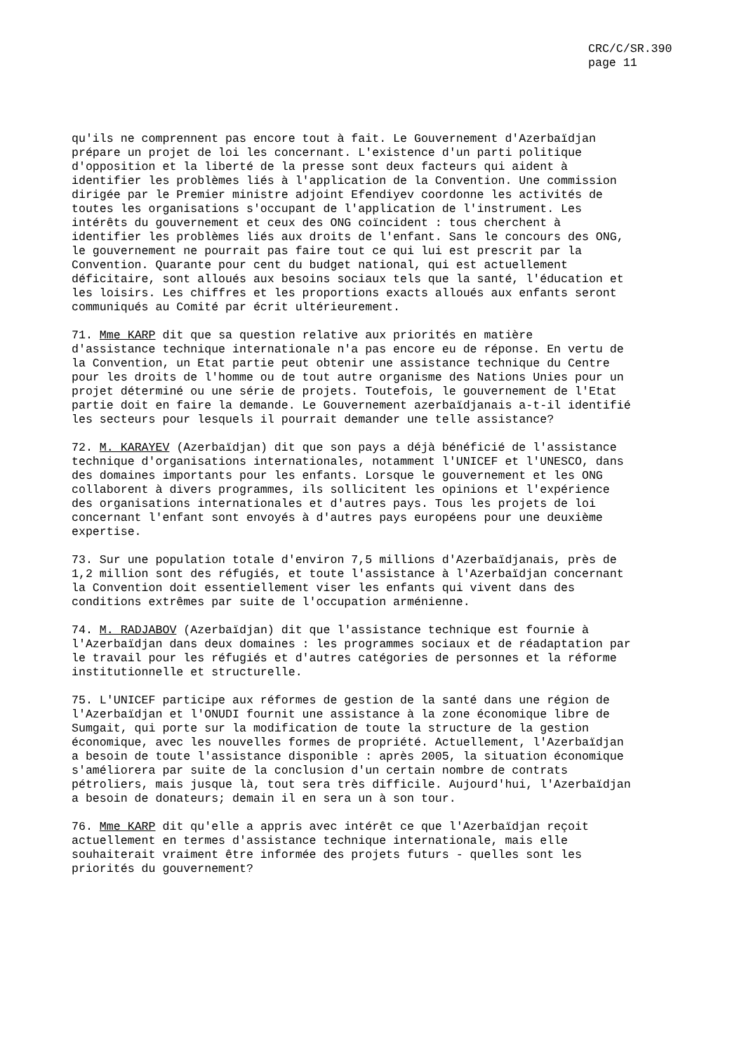CRC/C/SR.390
page 11
qu'ils ne comprennent pas encore tout à fait. Le Gouvernement d'Azerbaïdjan prépare un projet de loi les concernant. L'existence d'un parti politique d'opposition et la liberté de la presse sont deux facteurs qui aident à identifier les problèmes liés à l'application de la Convention. Une commission dirigée par le Premier ministre adjoint Efendiyev coordonne les activités de toutes les organisations s'occupant de l'application de l'instrument. Les intérêts du gouvernement et ceux des ONG coïncident : tous cherchent à identifier les problèmes liés aux droits de l'enfant. Sans le concours des ONG, le gouvernement ne pourrait pas faire tout ce qui lui est prescrit par la Convention. Quarante pour cent du budget national, qui est actuellement déficitaire, sont alloués aux besoins sociaux tels que la santé, l'éducation et les loisirs. Les chiffres et les proportions exacts alloués aux enfants seront communiqués au Comité par écrit ultérieurement.
71. Mme KARP dit que sa question relative aux priorités en matière d'assistance technique internationale n'a pas encore eu de réponse. En vertu de la Convention, un Etat partie peut obtenir une assistance technique du Centre pour les droits de l'homme ou de tout autre organisme des Nations Unies pour un projet déterminé ou une série de projets. Toutefois, le gouvernement de l'Etat partie doit en faire la demande. Le Gouvernement azerbaïdjanais a-t-il identifié les secteurs pour lesquels il pourrait demander une telle assistance?
72. M. KARAYEV (Azerbaïdjan) dit que son pays a déjà bénéficié de l'assistance technique d'organisations internationales, notamment l'UNICEF et l'UNESCO, dans des domaines importants pour les enfants. Lorsque le gouvernement et les ONG collaborent à divers programmes, ils sollicitent les opinions et l'expérience des organisations internationales et d'autres pays. Tous les projets de loi concernant l'enfant sont envoyés à d'autres pays européens pour une deuxième expertise.
73. Sur une population totale d'environ 7,5 millions d'Azerbaïdjanais, près de 1,2 million sont des réfugiés, et toute l'assistance à l'Azerbaïdjan concernant la Convention doit essentiellement viser les enfants qui vivent dans des conditions extrêmes par suite de l'occupation arménienne.
74. M. RADJABOV (Azerbaïdjan) dit que l'assistance technique est fournie à l'Azerbaïdjan dans deux domaines : les programmes sociaux et de réadaptation par le travail pour les réfugiés et d'autres catégories de personnes et la réforme institutionnelle et structurelle.
75. L'UNICEF participe aux réformes de gestion de la santé dans une région de l'Azerbaïdjan et l'ONUDI fournit une assistance à la zone économique libre de Sumgait, qui porte sur la modification de toute la structure de la gestion économique, avec les nouvelles formes de propriété. Actuellement, l'Azerbaïdjan a besoin de toute l'assistance disponible : après 2005, la situation économique s'améliorera par suite de la conclusion d'un certain nombre de contrats pétroliers, mais jusque là, tout sera très difficile. Aujourd'hui, l'Azerbaïdjan a besoin de donateurs; demain il en sera un à son tour.
76. Mme KARP dit qu'elle a appris avec intérêt ce que l'Azerbaïdjan reçoit actuellement en termes d'assistance technique internationale, mais elle souhaiterait vraiment être informée des projets futurs - quelles sont les priorités du gouvernement?